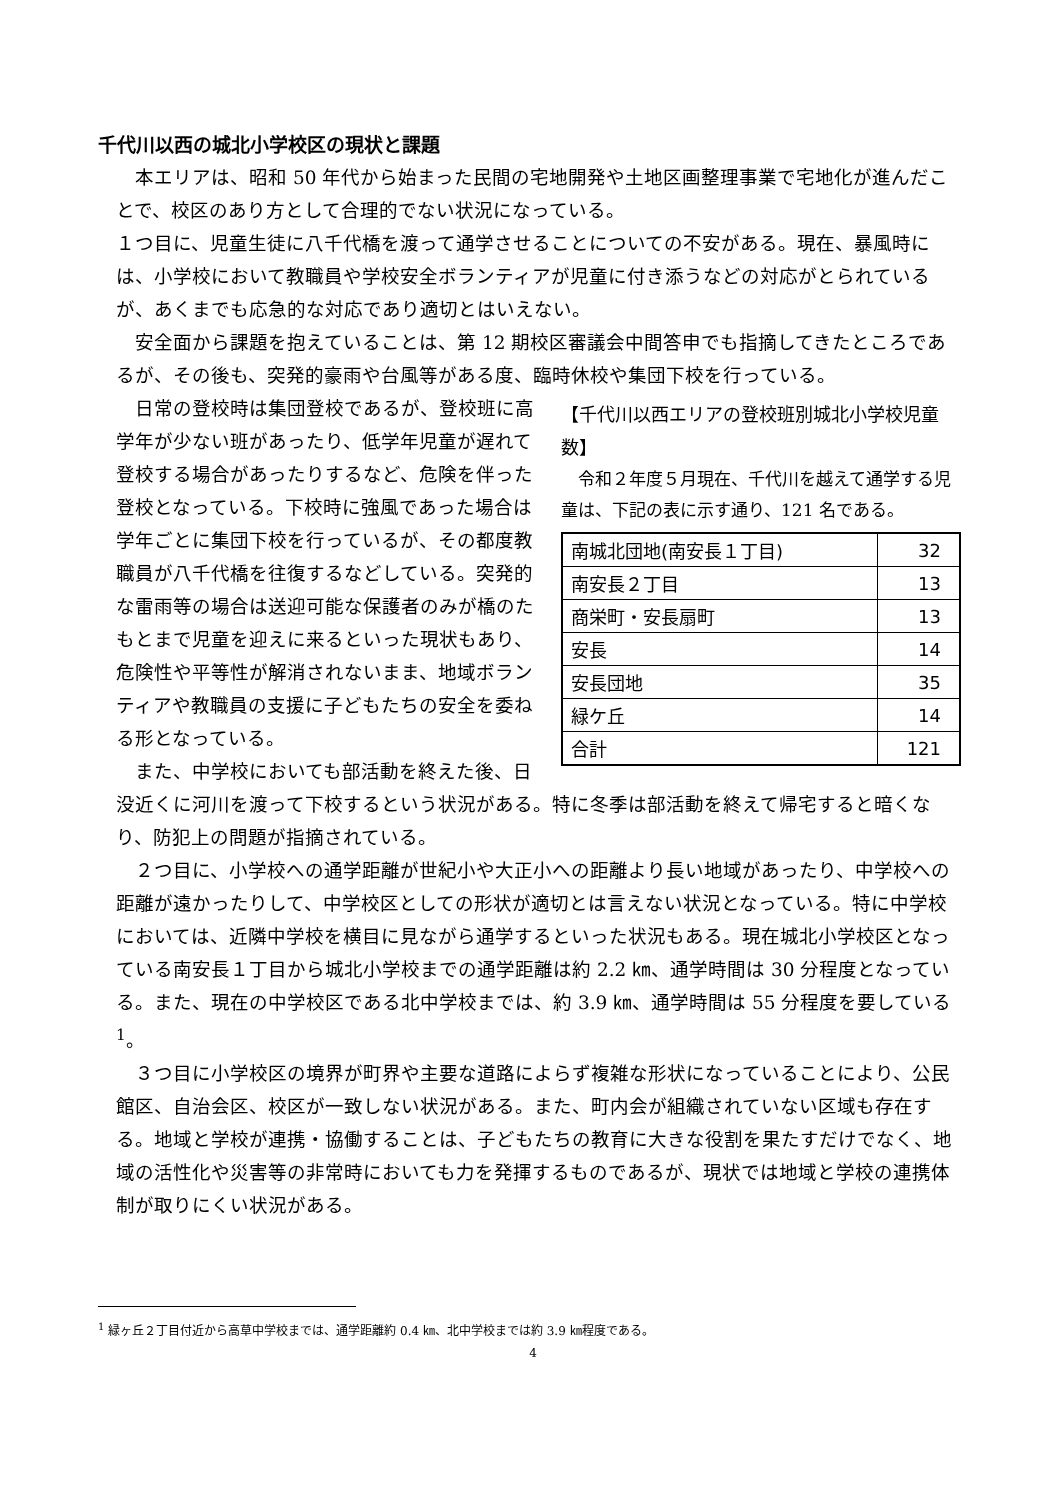千代川以西の城北小学校区の現状と課題
　本エリアは、昭和 50 年代から始まった民間の宅地開発や土地区画整理事業で宅地化が進んだことで、校区のあり方として合理的でない状況になっている。
１つ目に、児童生徒に八千代橋を渡って通学させることについての不安がある。現在、暴風時には、小学校において教職員や学校安全ボランティアが児童に付き添うなどの対応がとられているが、あくまでも応急的な対応であり適切とはいえない。
　安全面から課題を抱えていることは、第 12 期校区審議会中間答申でも指摘してきたところであるが、その後も、突発的豪雨や台風等がある度、臨時休校や集団下校を行っている。
【千代川以西エリアの登校班別城北小学校児童数】
　令和２年度５月現在、千代川を越えて通学する児童は、下記の表に示す通り、121 名である。
| 南城北団地(南安長１丁目) | 32 |
| 南安長２丁目 | 13 |
| 商栄町・安長扇町 | 13 |
| 安長 | 14 |
| 安長団地 | 35 |
| 緑ケ丘 | 14 |
| 合計 | 121 |
　日常の登校時は集団登校であるが、登校班に高学年が少ない班があったり、低学年児童が遅れて登校する場合があったりするなど、危険を伴った登校となっている。下校時に強風であった場合は学年ごとに集団下校を行っているが、その都度教職員が八千代橋を往復するなどしている。突発的な雷雨等の場合は送迎可能な保護者のみが橋のたもとまで児童を迎えに来るといった現状もあり、危険性や平等性が解消されないまま、地域ボランティアや教職員の支援に子どもたちの安全を委ねる形となっている。
　また、中学校においても部活動を終えた後、日没近くに河川を渡って下校するという状況がある。特に冬季は部活動を終えて帰宅すると暗くなり、防犯上の問題が指摘されている。
　２つ目に、小学校への通学距離が世紀小や大正小への距離より長い地域があったり、中学校への距離が遠かったりして、中学校区としての形状が適切とは言えない状況となっている。特に中学校においては、近隣中学校を横目に見ながら通学するといった状況もある。現在城北小学校区となっている南安長１丁目から城北小学校までの通学距離は約 2.2 ㎞、通学時間は 30 分程度となっている。また、現在の中学校区である北中学校までは、約 3.9 ㎞、通学時間は 55 分程度を要している<sup>1</sup>。
　３つ目に小学校区の境界が町界や主要な道路によらず複雑な形状になっていることにより、公民館区、自治会区、校区が一致しない状況がある。また、町内会が組織されていない区域も存在する。地域と学校が連携・協働することは、子どもたちの教育に大きな役割を果たすだけでなく、地域の活性化や災害等の非常時においても力を発揮するものであるが、現状では地域と学校の連携体制が取りにくい状況がある。
<sup>1</sup> 緑ヶ丘２丁目付近から高草中学校までは、通学距離約 0.4 ㎞、北中学校までは約 3.9 ㎞程度である。
4